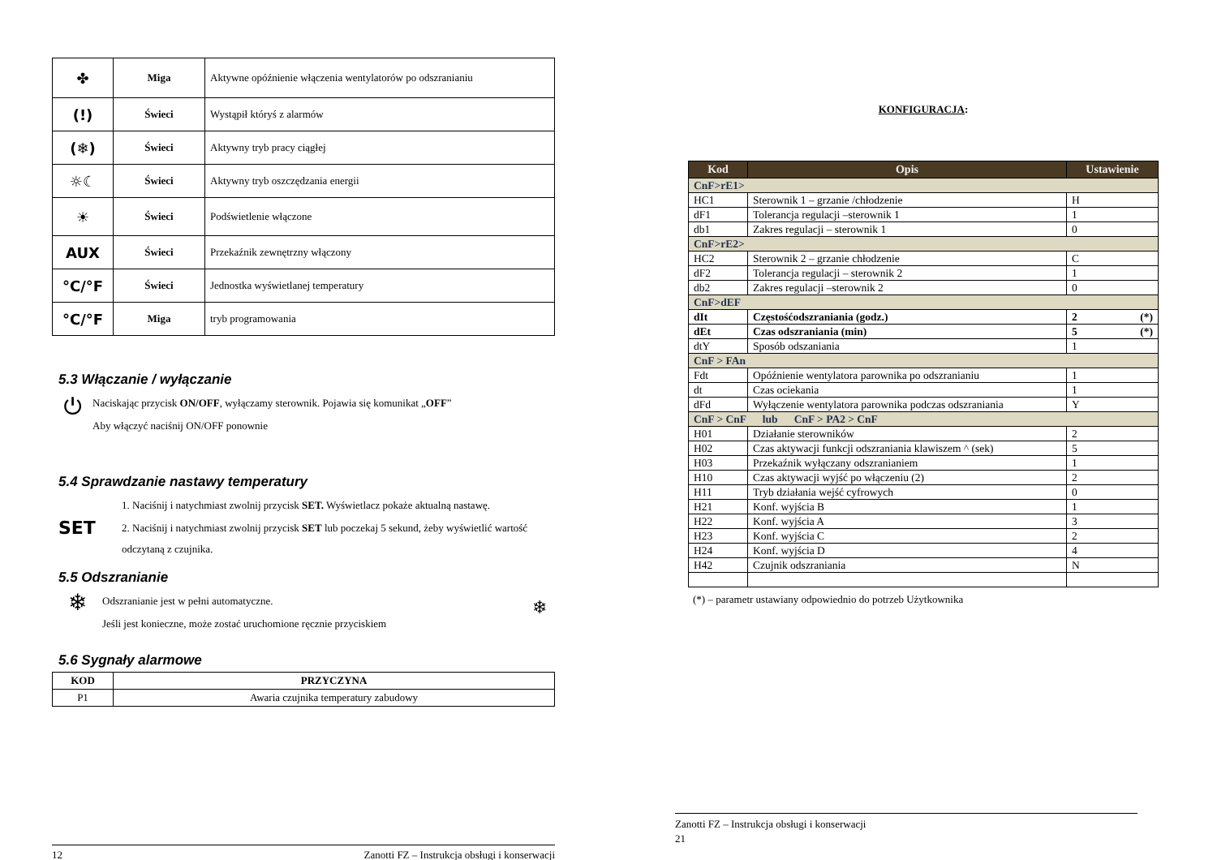| ✤ | Miga | Aktywne opóźnienie włączenia wentylatorów po odszranianiu |
| (!) | Świeci | Wystąpił któryś z alarmów |
| (❄) | Świeci | Aktywny tryb pracy ciągłej |
| ☼☾ | Świeci | Aktywny tryb oszczędzania energii |
| ☀ | Świeci | Podświetlenie włączone |
| AUX | Świeci | Przekaźnik zewnętrzny włączony |
| °C/°F | Świeci | Jednostka wyświetlanej temperatury |
| °C/°F | Miga | tryb programowania |
5.3 Włączanie / wyłączanie
⏻
Naciskając przycisk ON/OFF, wyłączamy sterownik. Pojawia się komunikat „OFF”
Aby włączyć naciśnij ON/OFF ponownie
5.4 Sprawdzanie nastawy temperatury
SET
1. Naciśnij i natychmiast zwolnij przycisk SET. Wyświetlacz pokaże aktualną nastawę.
2. Naciśnij i natychmiast zwolnij przycisk SET lub poczekaj 5 sekund, żeby wyświetlić wartość odczytaną z czujnika.
5.5 Odszranianie
❄
Odszranianie jest w pełni automatyczne.
Jeśli jest konieczne, może zostać uruchomione ręcznie przyciskiem
❄
5.6 Sygnały alarmowe
| KOD | PRZYCZYNA |
| --- | --- |
| P1 | Awaria czujnika temperatury zabudowy |
12 Zanotti FZ – Instrukcja obsługi i konserwacji
KONFIGURACJA:
| Kod | Opis | Ustawienie |
| --- | --- | --- |
| CnF>rE1> | | |
| HC1 | Sterownik 1 – grzanie /chłodzenie | H |
| dF1 | Tolerancja regulacji –sterownik 1 | 1 |
| db1 | Zakres regulacji – sterownik 1 | 0 |
| CnF>rE2> | | |
| HC2 | Sterownik 2 – grzanie chłodzenie | C |
| dF2 | Tolerancja regulacji – sterownik 2 | 1 |
| db2 | Zakres regulacji –sterownik 2 | 0 |
| CnF>dEF | | |
| dIt | Częstośćodszraniania (godz.) | 2 (*) |
| dEt | Czas odszraniania (min) | 5 (*) |
| dtY | Sposób odszaniania | 1 |
| CnF > FAn | | |
| Fdt | Opóźnienie wentylatora parownika po odszranianiu | 1 |
| dt | Czas ociekania | 1 |
| dFd | Wyłączenie wentylatora parownika podczas odszraniania | Y |
| CnF > CnF lub CnF > PA2 > CnF | | |
| H01 | Działanie sterowników | 2 |
| H02 | Czas aktywacji funkcji odszraniania klawiszem ^ (sek) | 5 |
| H03 | Przekaźnik wyłączany odszranianiem | 1 |
| H10 | Czas aktywacji wyjść po włączeniu (2) | 2 |
| H11 | Tryb działania wejść cyfrowych | 0 |
| H21 | Konf. wyjścia B | 1 |
| H22 | Konf. wyjścia A | 3 |
| H23 | Konf. wyjścia C | 2 |
| H24 | Konf. wyjścia D | 4 |
| H42 | Czujnik odszraniania | N |
(*) – parametr ustawiany odpowiednio do potrzeb Użytkownika
Zanotti FZ – Instrukcja obsługi i konserwacji
21